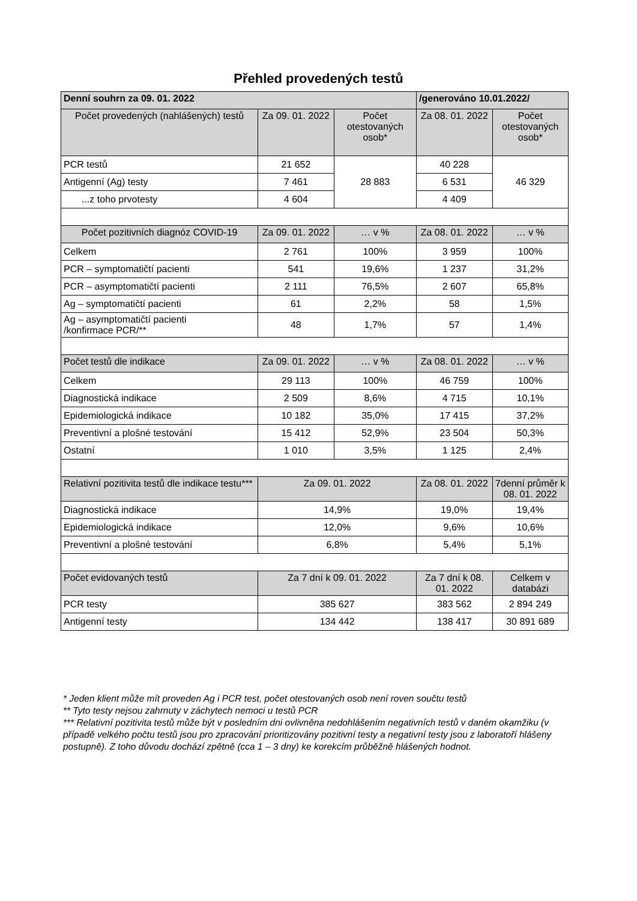Přehled provedených testů
| Denní souhrn za 09. 01. 2022 | | | /generováno 10.01.2022/ | |
| --- | --- | --- | --- | --- |
| Počet provedených (nahlášených) testů | Za 09. 01. 2022 | Počet otestovaných osob* | Za 08. 01. 2022 | Počet otestovaných osob* |
| PCR testů | 21 652 | 28 883 | 40 228 | 46 329 |
| Antigenní (Ag) testy | 7 461 | | 6 531 | |
| ...z toho prvotesty | 4 604 | | 4 409 | |
| Počet pozitivních diagnóz COVID-19 | Za 09. 01. 2022 | … v % | Za 08. 01. 2022 | … v % |
| Celkem | 2 761 | 100% | 3 959 | 100% |
| PCR – symptomatičtí pacienti | 541 | 19,6% | 1 237 | 31,2% |
| PCR – asymptomatičtí pacienti | 2 111 | 76,5% | 2 607 | 65,8% |
| Ag – symptomatičtí pacienti | 61 | 2,2% | 58 | 1,5% |
| Ag – asymptomatičtí pacienti /konfirmace PCR/** | 48 | 1,7% | 57 | 1,4% |
| Počet testů dle indikace | Za 09. 01. 2022 | … v % | Za 08. 01. 2022 | … v % |
| Celkem | 29 113 | 100% | 46 759 | 100% |
| Diagnostická indikace | 2 509 | 8,6% | 4 715 | 10,1% |
| Epidemiologická indikace | 10 182 | 35,0% | 17 415 | 37,2% |
| Preventivní a plošné testování | 15 412 | 52,9% | 23 504 | 50,3% |
| Ostatní | 1 010 | 3,5% | 1 125 | 2,4% |
| Relativní pozitivita testů dle indikace testu*** | Za 09. 01. 2022 | | Za 08. 01. 2022 | 7denní průměr k 08. 01. 2022 |
| Diagnostická indikace | 14,9% | | 19,0% | 19,4% |
| Epidemiologická indikace | 12,0% | | 9,6% | 10,6% |
| Preventivní a plošné testování | 6,8% | | 5,4% | 5,1% |
| Počet evidovaných testů | Za 7 dní k 09. 01. 2022 | | Za 7 dní k 08. 01. 2022 | Celkem v databázi |
| PCR testy | 385 627 | | 383 562 | 2 894 249 |
| Antigenní testy | 134 442 | | 138 417 | 30 891 689 |
* Jeden klient může mít proveden Ag i PCR test, počet otestovaných osob není roven součtu testů
** Tyto testy nejsou zahrnuty v záchytech nemoci u testů PCR
*** Relativní pozitivita testů může být v posledním dni ovlivněna nedohlášením negativních testů v daném okamžiku (v případě velkého počtu testů jsou pro zpracování prioritizovány pozitivní testy a negativní testy jsou z laboratoří hlášeny postupně). Z toho důvodu dochází zpětně (cca 1 – 3 dny) ke korekcím průběžně hlášených hodnot.